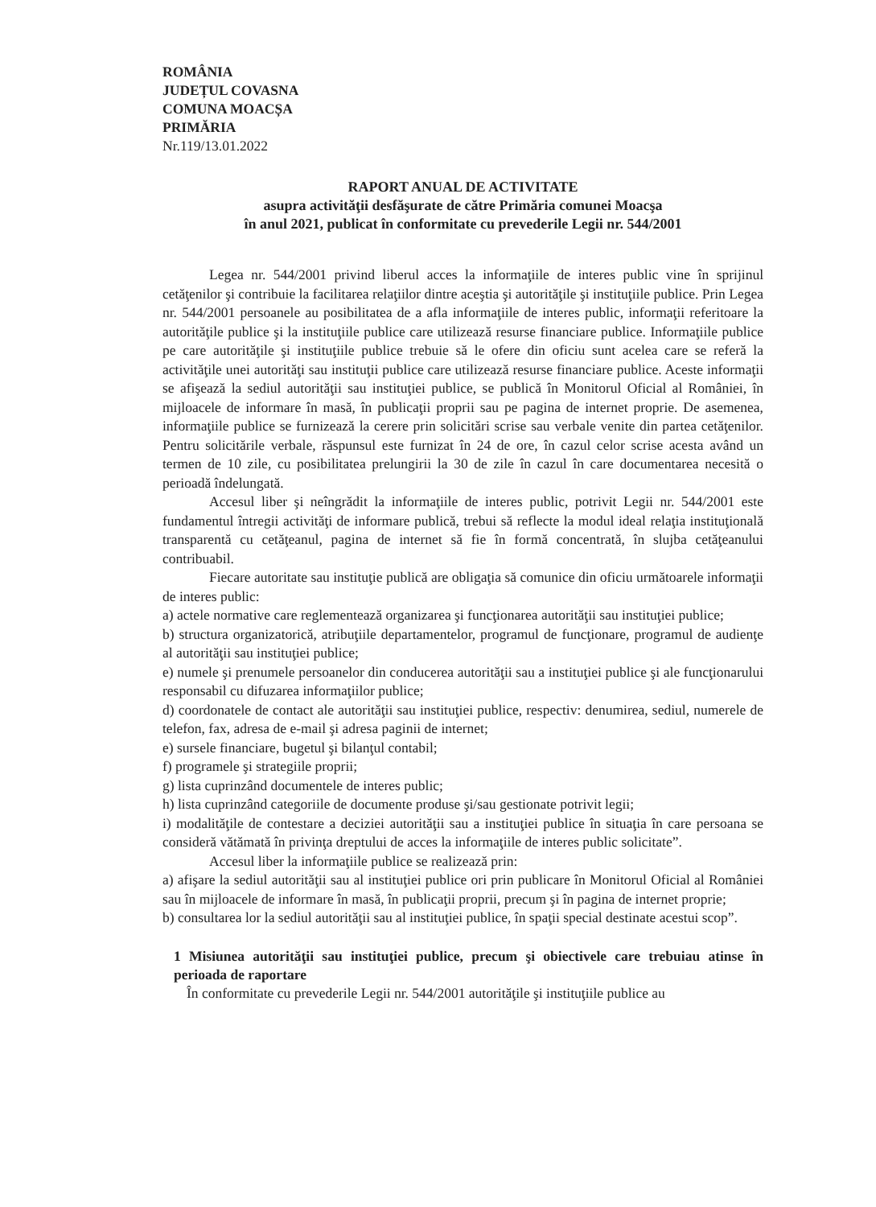ROMÂNIA
JUDEȚUL COVASNA
COMUNA MOACȘA
PRIMĂRIA
Nr.119/13.01.2022
RAPORT ANUAL DE ACTIVITATE
asupra activităţii desfăşurate de către Primăria comunei Moacşa
în anul 2021, publicat în conformitate cu prevederile Legii nr. 544/2001
Legea nr. 544/2001 privind liberul acces la informaţiile de interes public vine în sprijinul cetăţenilor şi contribuie la facilitarea relaţiilor dintre aceştia şi autorităţile şi instituţiile publice. Prin Legea nr. 544/2001 persoanele au posibilitatea de a afla informaţiile de interes public, informaţii referitoare la autorităţile publice şi la instituţiile publice care utilizează resurse financiare publice. Informaţiile publice pe care autorităţile şi instituţiile publice trebuie să le ofere din oficiu sunt acelea care se referă la activităţile unei autorităţi sau instituţii publice care utilizează resurse financiare publice. Aceste informaţii se afişează la sediul autorităţii sau instituţiei publice, se publică în Monitorul Oficial al României, în mijloacele de informare în masă, în publicaţii proprii sau pe pagina de internet proprie. De asemenea, informaţiile publice se furnizează la cerere prin solicitări scrise sau verbale venite din partea cetăţenilor. Pentru solicitările verbale, răspunsul este furnizat în 24 de ore, în cazul celor scrise acesta având un termen de 10 zile, cu posibilitatea prelungirii la 30 de zile în cazul în care documentarea necesită o perioadă îndelungată.
Accesul liber şi neîngrădit la informaţiile de interes public, potrivit Legii nr. 544/2001 este fundamentul întregii activităţi de informare publică, trebui să reflecte la modul ideal relaţia instituţională transparentă cu cetăţeanul, pagina de internet să fie în formă concentrată, în slujba cetăţeanului contribuabil.
Fiecare autoritate sau instituţie publică are obligaţia să comunice din oficiu următoarele informaţii de interes public:
a) actele normative care reglementează organizarea şi funcţionarea autorităţii sau instituţiei publice;
b) structura organizatorică, atribuţiile departamentelor, programul de funcţionare, programul de audienţe al autorităţii sau instituţiei publice;
e) numele şi prenumele persoanelor din conducerea autorităţii sau a instituţiei publice şi ale funcţionarului responsabil cu difuzarea informaţiilor publice;
d) coordonatele de contact ale autorităţii sau instituţiei publice, respectiv: denumirea, sediul, numerele de telefon, fax, adresa de e-mail şi adresa paginii de internet;
e) sursele financiare, bugetul şi bilanţul contabil;
f) programele şi strategiile proprii;
g) lista cuprinzând documentele de interes public;
h) lista cuprinzând categoriile de documente produse şi/sau gestionate potrivit legii;
i) modalităţile de contestare a deciziei autorităţii sau a instituţiei publice în situaţia în care persoana se consideră vătămată în privinţa dreptului de acces la informaţiile de interes public solicitate”.
Accesul liber la informaţiile publice se realizează prin:
a) afişare la sediul autorităţii sau al instituţiei publice ori prin publicare în Monitorul Oficial al României sau în mijloacele de informare în masă, în publicaţii proprii, precum şi în pagina de internet proprie;
b) consultarea lor la sediul autorităţii sau al instituţiei publice, în spaţii special destinate acestui scop”.
1 Misiunea autorităţii sau instituţiei publice, precum şi obiectivele care trebuiau atinse în perioada de raportare
În conformitate cu prevederile Legii nr. 544/2001 autorităţile şi instituţiile publice au